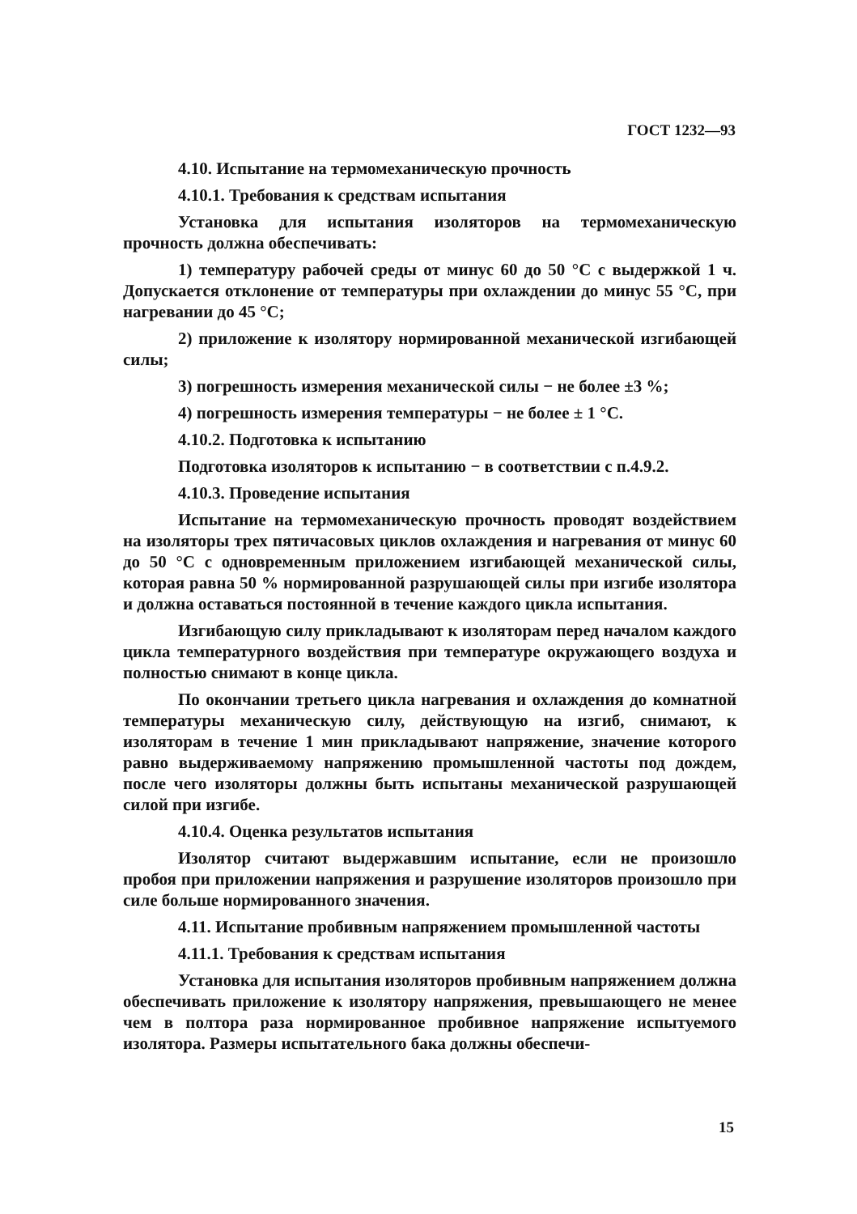ГОСТ 1232—93
4.10. Испытание на термомеханическую прочность
4.10.1. Требования к средствам испытания
Установка для испытания изоляторов на термомеханическую прочность должна обеспечивать:
1) температуру рабочей среды от минус 60 до 50 °С с выдержкой 1 ч. Допускается отклонение от температуры при охлаждении до минус 55 °С, при нагревании до 45 °С;
2) приложение к изолятору нормированной механической изгибающей силы;
3) погрешность измерения механической силы − не более ±3 %;
4) погрешность измерения температуры − не более ± 1 °С.
4.10.2. Подготовка к испытанию
Подготовка изоляторов к испытанию − в соответствии с п.4.9.2.
4.10.3. Проведение испытания
Испытание на термомеханическую прочность проводят воздействием на изоляторы трех пятичасовых циклов охлаждения и нагревания от минус 60 до 50 °С с одновременным приложением изгибающей механической силы, которая равна 50 % нормированной разрушающей силы при изгибе изолятора и должна оставаться постоянной в течение каждого цикла испытания.
Изгибающую силу прикладывают к изоляторам перед началом каждого цикла температурного воздействия при температуре окружающего воздуха и полностью снимают в конце цикла.
По окончании третьего цикла нагревания и охлаждения до комнатной температуры механическую силу, действующую на изгиб, снимают, к изоляторам в течение 1 мин прикладывают напряжение, значение которого равно выдерживаемому напряжению промышленной частоты под дождем, после чего изоляторы должны быть испытаны механической разрушающей силой при изгибе.
4.10.4. Оценка результатов испытания
Изолятор считают выдержавшим испытание, если не произошло пробоя при приложении напряжения и разрушение изоляторов произошло при силе больше нормированного значения.
4.11. Испытание пробивным напряжением промышленной частоты
4.11.1. Требования к средствам испытания
Установка для испытания изоляторов пробивным напряжением должна обеспечивать приложение к изолятору напряжения, превышающего не менее чем в полтора раза нормированное пробивное напряжение испытуемого изолятора. Размеры испытательного бака должны обеспечи-
15